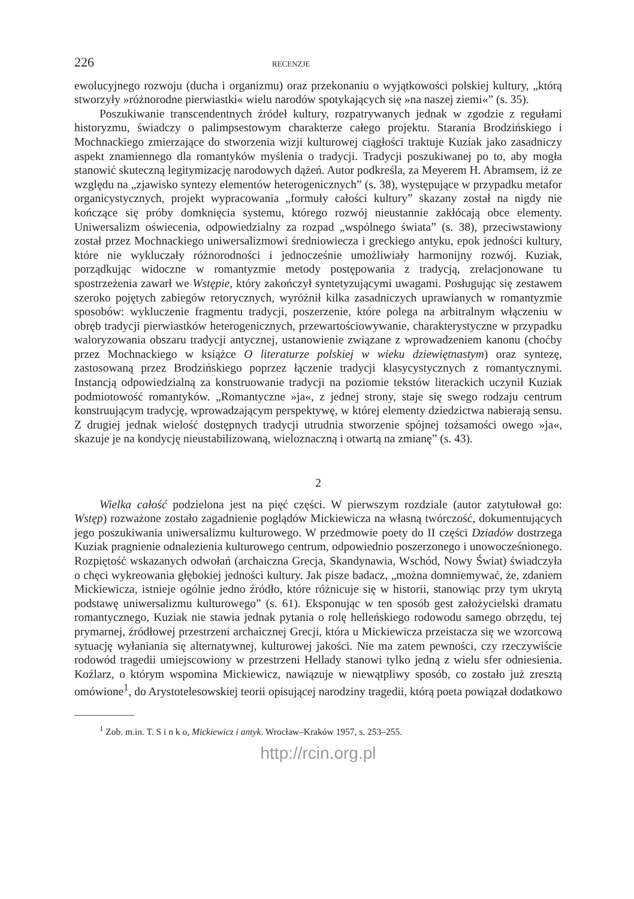226 RECENZJE
ewolucyjnego rozwoju (ducha i organizmu) oraz przekonaniu o wyjątkowości polskiej kultury, „którą stworzyły »różnorodne pierwiastki« wielu narodów spotykających się »na naszej ziemi«” (s. 35).
Poszukiwanie transcendentnych źródeł kultury, rozpatrywanych jednak w zgodzie z regułami historyzmu, świadczy o palimpsestowym charakterze całego projektu. Starania Brodzińskiego i Mochnackiego zmierzające do stworzenia wizji kulturowej ciągłości traktuje Kuziak jako zasadniczy aspekt znamiennego dla romantyków myślenia o tradycji. Tradycji poszukiwanej po to, aby mogła stanowić skuteczną legitymizację narodowych dążeń. Autor podkreśla, za Meyerem H. Abramsem, iż ze względu na „zjawisko syntezy elementów heterogenicznych” (s. 38), występujące w przypadku metafor organicystycznych, projekt wypracowania „formuły całości kultury” skazany został na nigdy nie kończące się próby domknięcia systemu, którego rozwój nieustannie zakłócają obce elementy. Uniwersalizm oświecenia, odpowiedzialny za rozpad „wspólnego świata” (s. 38), przeciwstawiony został przez Mochnackiego uniwersalizmowi średniowiecza i greckiego antyku, epok jedności kultury, które nie wykluczały różnorodności i jednocześnie umożliwiały harmonijny rozwój. Kuziak, porządkując widoczne w romantyzmie metody postępowania z tradycją, zrelacjonowane tu spostrzeżenia zawarł we Wstępie, który zakończył syntetyzującymi uwagami. Posługując się zestawem szeroko pojętych zabiegów retorycznych, wyróżnił kilka zasadniczych uprawianych w romantyzmie sposobów: wykluczenie fragmentu tradycji, poszerzenie, które polega na arbitralnym włączeniu w obręb tradycji pierwiastków heterogenicznych, przewartościowywanie, charakterystyczne w przypadku waloryzowania obszaru tradycji antycznej, ustanowienie związane z wprowadzeniem kanonu (choćby przez Mochnackiego w książce O literaturze polskiej w wieku dziewiętnastym) oraz syntezę, zastosowaną przez Brodzińskiego poprzez łączenie tradycji klasycystycznych z romantycznymi. Instancją odpowiedzialną za konstruowanie tradycji na poziomie tekstów literackich uczynił Kuziak podmiotowość romantyków. „Romantyczne »ja«, z jednej strony, staje się swego rodzaju centrum konstruującym tradycję, wprowadzającym perspektywę, w której elementy dziedzictwa nabierają sensu. Z drugiej jednak wielość dostępnych tradycji utrudnia stworzenie spójnej tożsamości owego »ja«, skazuje je na kondycję nieustabilizowaną, wieloznaczną i otwartą na zmianę” (s. 43).
2
Wielka całość podzielona jest na pięć części. W pierwszym rozdziale (autor zatytułował go: Wstęp) rozważone zostało zagadnienie poglądów Mickiewicza na własną twórczość, dokumentujących jego poszukiwania uniwersalizmu kulturowego. W przedmowie poety do II części Dziadów dostrzega Kuziak pragnienie odnalezienia kulturowego centrum, odpowiednio poszerzonego i unowocześnionego. Rozpiętość wskazanych odwołań (archaiczna Grecja, Skandynawia, Wschód, Nowy Świat) świadczyła o chęci wykreowania głębokiej jedności kultury. Jak pisze badacz, „można domniemywać, że, zdaniem Mickiewicza, istnieje ogólnie jedno źródło, które różnicuje się w historii, stanowiąc przy tym ukrytą podstawę uniwersalizmu kulturowego” (s. 61). Eksponując w ten sposób gest założycielski dramatu romantycznego, Kuziak nie stawia jednak pytania o rolę helleńskiego rodowodu samego obrzędu, tej prymarnej, źródłowej przestrzeni archaicznej Grecji, która u Mickiewicza przeistacza się we wzorcową sytuację wyłaniania się alternatywnej, kulturowej jakości. Nie ma zatem pewności, czy rzeczywiście rodowód tragedii umiejscowiony w przestrzeni Hellady stanowi tylko jedną z wielu sfer odniesienia. Koźlarz, o którym wspomina Mickiewicz, nawiązuje w niewątpliwy sposób, co zostało już zresztą omówione<sup>1</sup>, do Arystotelesowskiej teorii opisującej narodziny tragedii, którą poeta powiązał dodatkowo
<sup>1</sup> Zob. m.in. T. S i n k o, Mickiewicz i antyk. Wrocław–Kraków 1957, s. 253–255.
http://rcin.org.pl